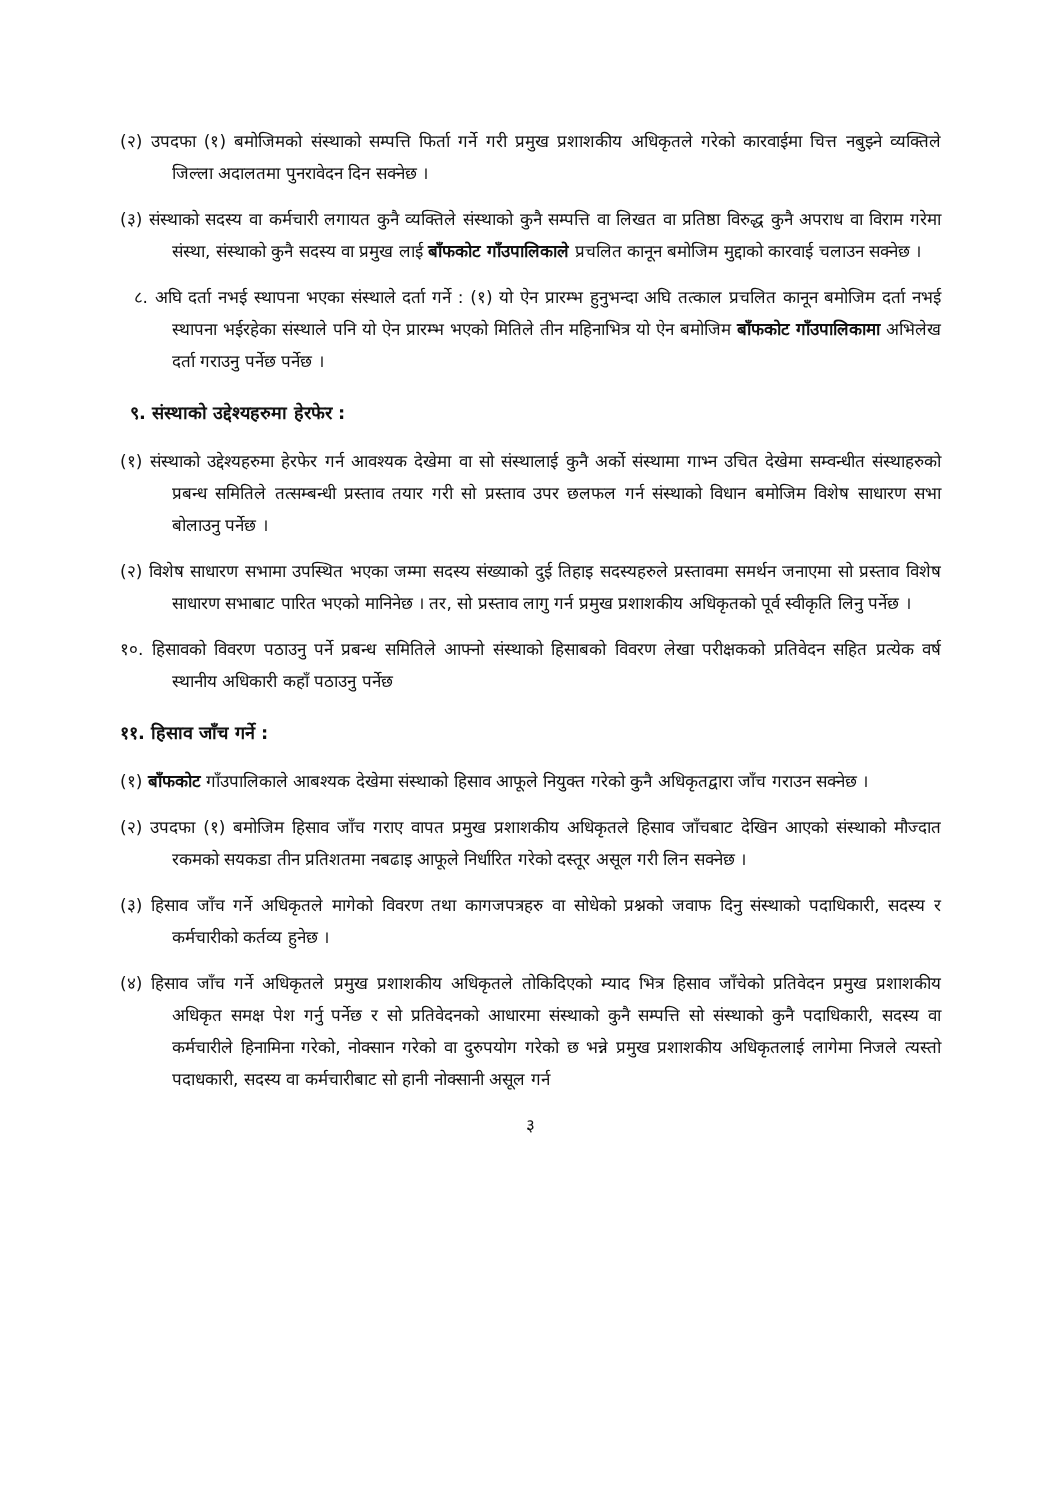(२) उपदफा (१) बमोजिमको संस्थाको सम्पत्ति फिर्ता गर्ने गरी प्रमुख प्रशाशकीय अधिकृतले गरेको कारवाईमा चित्त नबुझ्ने व्यक्तिले जिल्ला अदालतमा पुनरावेदन दिन सक्नेछ ।
(३) संस्थाको सदस्य वा कर्मचारी लगायत कुनै व्यक्तिले संस्थाको कुनै सम्पत्ति वा लिखत वा प्रतिष्ठा विरुद्ध कुनै अपराध वा विराम गरेमा संस्था, संस्थाको कुनै सदस्य वा प्रमुख लाई बाँफकोट गाँउपालिकाले प्रचलित कानून बमोजिम मुद्दाको कारवाई चलाउन सक्नेछ ।
८. अघि दर्ता नभई स्थापना भएका संस्थाले दर्ता गर्ने : (१) यो ऐन प्रारम्भ हुनुभन्दा अघि तत्काल प्रचलित कानून बमोजिम दर्ता नभई स्थापना भईरहेका संस्थाले पनि यो ऐन प्रारम्भ भएको मितिले तीन महिनाभित्र यो ऐन बमोजिम बाँफकोट गाँउपालिकामा अभिलेख दर्ता गराउनु पर्नेछ पर्नेछ ।
९. संस्थाको उद्देश्यहरुमा हेरफेर :
(१) संस्थाको उद्देश्यहरुमा हेरफेर गर्न आवश्यक देखेमा वा सो संस्थालाई कुनै अर्को संस्थामा गाभ्न उचित देखेमा सम्वन्धीत संस्थाहरुको प्रबन्ध समितिले तत्सम्बन्धी प्रस्ताव तयार गरी सो प्रस्ताव उपर छलफल गर्न संस्थाको विधान बमोजिम विशेष साधारण सभा बोलाउनु पर्नेछ ।
(२) विशेष साधारण सभामा उपस्थित भएका जम्मा सदस्य संख्याको दुई तिहाइ सदस्यहरुले प्रस्तावमा समर्थन जनाएमा सो प्रस्ताव विशेष साधारण सभाबाट पारित भएको मानिनेछ । तर, सो प्रस्ताव लागु गर्न प्रमुख प्रशाशकीय अधिकृतको पूर्व स्वीकृति लिनु पर्नेछ ।
१०. हिसावको विवरण पठाउनु पर्ने प्रबन्ध समितिले आफ्नो संस्थाको हिसाबको विवरण लेखा परीक्षकको प्रतिवेदन सहित प्रत्येक वर्ष स्थानीय अधिकारी कहाँ पठाउनु पर्नेछ
११. हिसाव जाँच गर्ने :
(१) बाँफकोट गाँउपालिकाले आबश्यक देखेमा संस्थाको हिसाव आफूले नियुक्त गरेको कुनै अधिकृतद्वारा जाँच गराउन सक्नेछ ।
(२) उपदफा (१) बमोजिम हिसाव जाँच गराए वापत प्रमुख प्रशाशकीय अधिकृतले हिसाव जाँचबाट देखिन आएको संस्थाको मौज्दात रकमको सयकडा तीन प्रतिशतमा नबढाइ आफूले निर्धारित गरेको दस्तूर असूल गरी लिन सक्नेछ ।
(३) हिसाव जाँच गर्ने अधिकृतले मागेको विवरण तथा कागजपत्रहरु वा सोधेको प्रश्नको जवाफ दिनु संस्थाको पदाधिकारी, सदस्य र कर्मचारीको कर्तव्य हुनेछ ।
(४) हिसाव जाँच गर्ने अधिकृतले प्रमुख प्रशाशकीय अधिकृतले तोकिदिएको म्याद भित्र हिसाव जाँचेको प्रतिवेदन प्रमुख प्रशाशकीय अधिकृत समक्ष पेश गर्नु पर्नेछ र सो प्रतिवेदनको आधारमा संस्थाको कुनै सम्पत्ति सो संस्थाको कुनै पदाधिकारी, सदस्य वा कर्मचारीले हिनामिना गरेको, नोक्सान गरेको वा दुरुपयोग गरेको छ भन्ने प्रमुख प्रशाशकीय अधिकृतलाई लागेमा निजले त्यस्तो पदाधकारी, सदस्य वा कर्मचारीबाट सो हानी नोक्सानी असूल गर्न
३